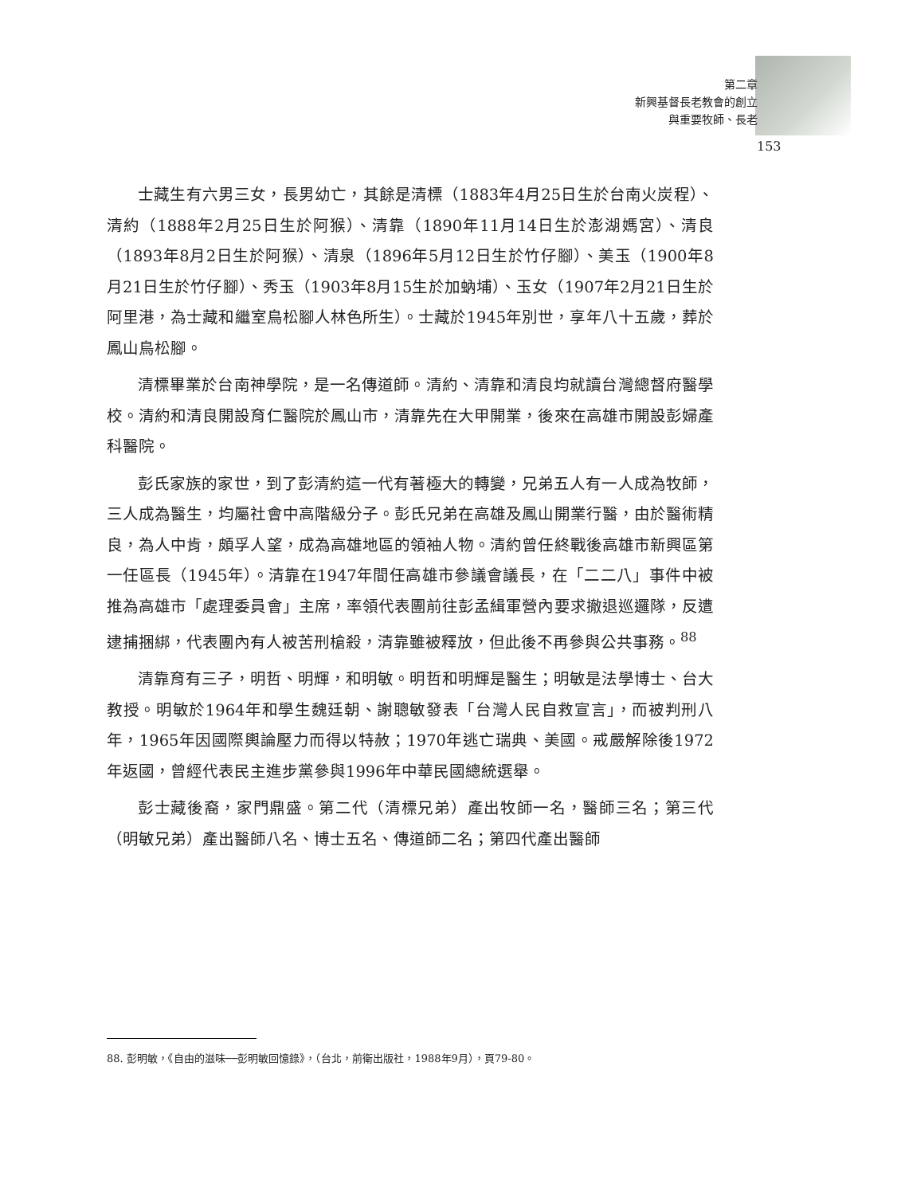第二章
新興基督長老教會的創立
與重要牧師、長老
153
士藏生有六男三女，長男幼亡，其餘是清標（1883年4月25日生於台南火炭程）、清約（1888年2月25日生於阿猴）、清靠（1890年11月14日生於澎湖媽宮）、清良（1893年8月2日生於阿猴）、清泉（1896年5月12日生於竹仔腳）、美玉（1900年8月21日生於竹仔腳）、秀玉（1903年8月15生於加蚋埔）、玉女（1907年2月21日生於阿里港，為士藏和繼室鳥松腳人林色所生）。士藏於1945年別世，享年八十五歲，葬於鳳山鳥松腳。
清標畢業於台南神學院，是一名傳道師。清約、清靠和清良均就讀台灣總督府醫學校。清約和清良開設育仁醫院於鳳山市，清靠先在大甲開業，後來在高雄市開設彭婦產科醫院。
彭氏家族的家世，到了彭清約這一代有著極大的轉變，兄弟五人有一人成為牧師，三人成為醫生，均屬社會中高階級分子。彭氏兄弟在高雄及鳳山開業行醫，由於醫術精良，為人中肯，頗孚人望，成為高雄地區的領袖人物。清約曾任終戰後高雄市新興區第一任區長（1945年）。清靠在1947年間任高雄市參議會議長，在「二二八」事件中被推為高雄市「處理委員會」主席，率領代表團前往彭孟緝軍營內要求撤退巡邏隊，反遭逮捕捆綁，代表團內有人被苦刑槍殺，清靠雖被釋放，但此後不再參與公共事務。<sup>88</sup>
清靠育有三子，明哲、明輝，和明敏。明哲和明輝是醫生；明敏是法學博士、台大教授。明敏於1964年和學生魏廷朝、謝聰敏發表「台灣人民自救宣言」，而被判刑八年，1965年因國際輿論壓力而得以特赦；1970年逃亡瑞典、美國。戒嚴解除後1972年返國，曾經代表民主進步黨參與1996年中華民國總統選舉。
彭士藏後裔，家門鼎盛。第二代（清標兄弟）產出牧師一名，醫師三名；第三代（明敏兄弟）產出醫師八名、博士五名、傳道師二名；第四代產出醫師
88. 彭明敏，《自由的滋味──彭明敏回憶錄》，（台北，前衛出版社，1988年9月），頁79-80。